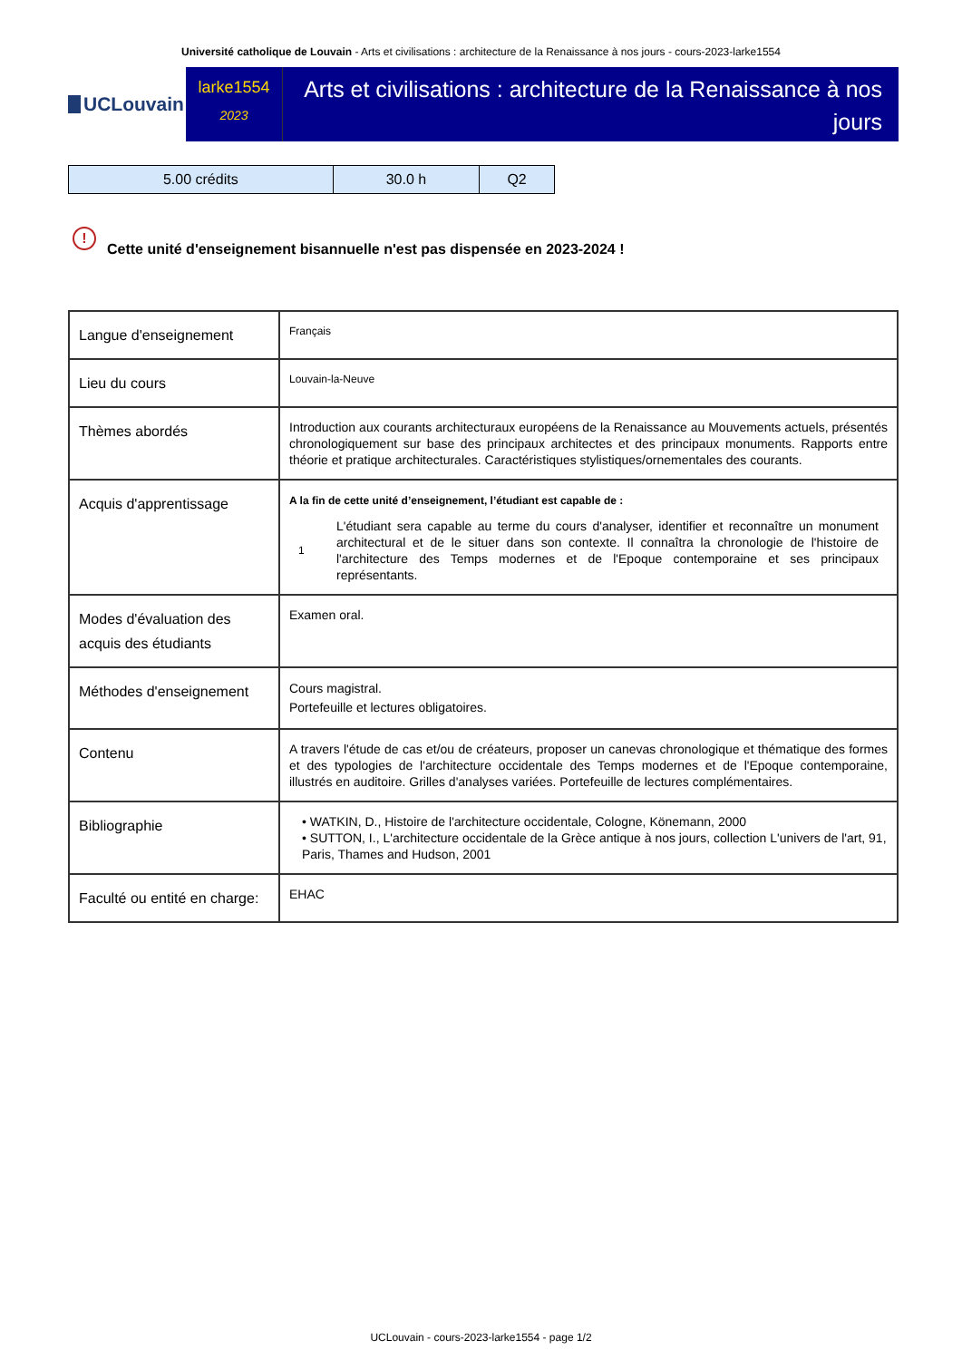Université catholique de Louvain - Arts et civilisations : architecture de la Renaissance à nos jours - cours-2023-larke1554
UCLouvain
larke1554
2023
Arts et civilisations : architecture de la Renaissance à nos jours
| 5.00 crédits | 30.0 h | Q2 |
!
Cette unité d'enseignement bisannuelle n'est pas dispensée en 2023-2024 !
| Langue d'enseignement | Français |
| Lieu du cours | Louvain-la-Neuve |
| Thèmes abordés | Introduction aux courants architecturaux européens de la Renaissance au Mouvements actuels, présentés chronologiquement sur base des principaux architectes et des principaux monuments. Rapports entre théorie et pratique architecturales. Caractéristiques stylistiques/ornementales des courants. |
| Acquis d'apprentissage | A la fin de cette unité d’enseignement, l’étudiant est capable de : 1 L'étudiant sera capable au terme du cours d'analyser, identifier et reconnaître un monument architectural et de le situer dans son contexte. Il connaîtra la chronologie de l'histoire de l'architecture des Temps modernes et de l'Epoque contemporaine et ses principaux représentants. |
| Modes d'évaluation des acquis des étudiants | Examen oral. |
| Méthodes d'enseignement | Cours magistral. Portefeuille et lectures obligatoires. |
| Contenu | A travers l'étude de cas et/ou de créateurs, proposer un canevas chronologique et thématique des formes et des typologies de l'architecture occidentale des Temps modernes et de l'Epoque contemporaine, illustrés en auditoire. Grilles d'analyses variées. Portefeuille de lectures complémentaires. |
| Bibliographie | • WATKIN, D., Histoire de l'architecture occidentale, Cologne, Könemann, 2000 • SUTTON, I., L'architecture occidentale de la Grèce antique à nos jours, collection L'univers de l'art, 91, Paris, Thames and Hudson, 2001 |
| Faculté ou entité en charge: | EHAC |
UCLouvain - cours-2023-larke1554 - page 1/2